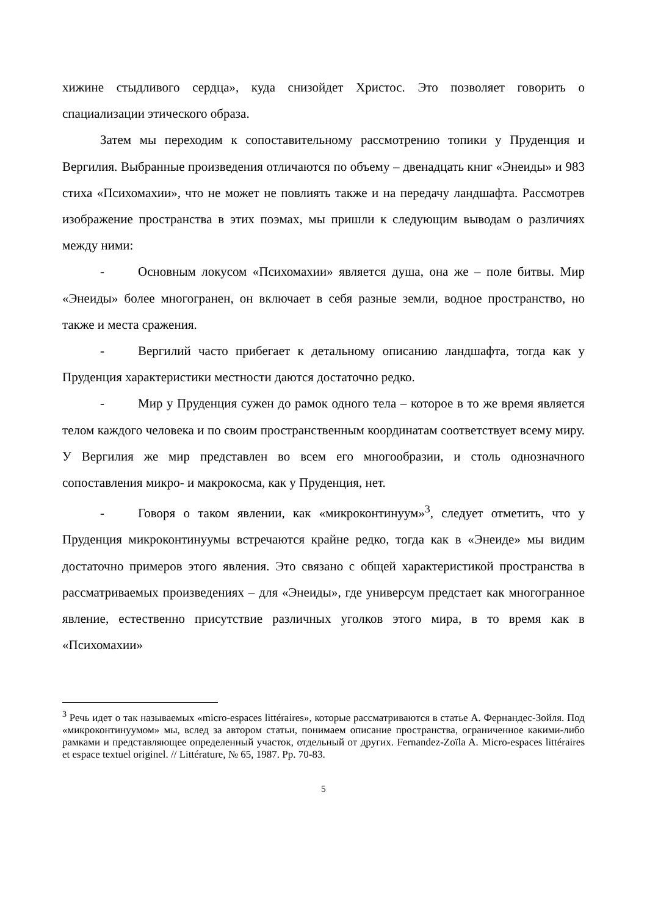хижине стыдливого сердца», куда снизойдет Христос. Это позволяет говорить о спациализации этического образа.
Затем мы переходим к сопоставительному рассмотрению топики у Пруденция и Вергилия. Выбранные произведения отличаются по объему – двенадцать книг «Энеиды» и 983 стиха «Психомахии», что не может не повлиять также и на передачу ландшафта. Рассмотрев изображение пространства в этих поэмах, мы пришли к следующим выводам о различиях между ними:
- Основным локусом «Психомахии» является душа, она же – поле битвы. Мир «Энеиды» более многогранен, он включает в себя разные земли, водное пространство, но также и места сражения.
- Вергилий часто прибегает к детальному описанию ландшафта, тогда как у Пруденция характеристики местности даются достаточно редко.
- Мир у Пруденция сужен до рамок одного тела – которое в то же время является телом каждого человека и по своим пространственным координатам соответствует всему миру. У Вергилия же мир представлен во всем его многообразии, и столь однозначного сопоставления микро- и макрокосма, как у Пруденция, нет.
- Говоря о таком явлении, как «микроконтинуум»<sup>3</sup>, следует отметить, что у Пруденция микроконтинуумы встречаются крайне редко, тогда как в «Энеиде» мы видим достаточно примеров этого явления. Это связано с общей характеристикой пространства в рассматриваемых произведениях – для «Энеиды», где универсум предстает как многогранное явление, естественно присутствие различных уголков этого мира, в то время как в «Психомахии»
<sup>3</sup> Речь идет о так называемых «micro-espaces littéraires», которые рассматриваются в статье А. Фернандес-Зойля. Под «микроконтинуумом» мы, вслед за автором статьи, понимаем описание пространства, ограниченное какими-либо рамками и представляющее определенный участок, отдельный от других. Fernandez-Zoïla A. Micro-espaces littéraires et espace textuel originel. // Littérature, № 65, 1987. Pp. 70-83.
5